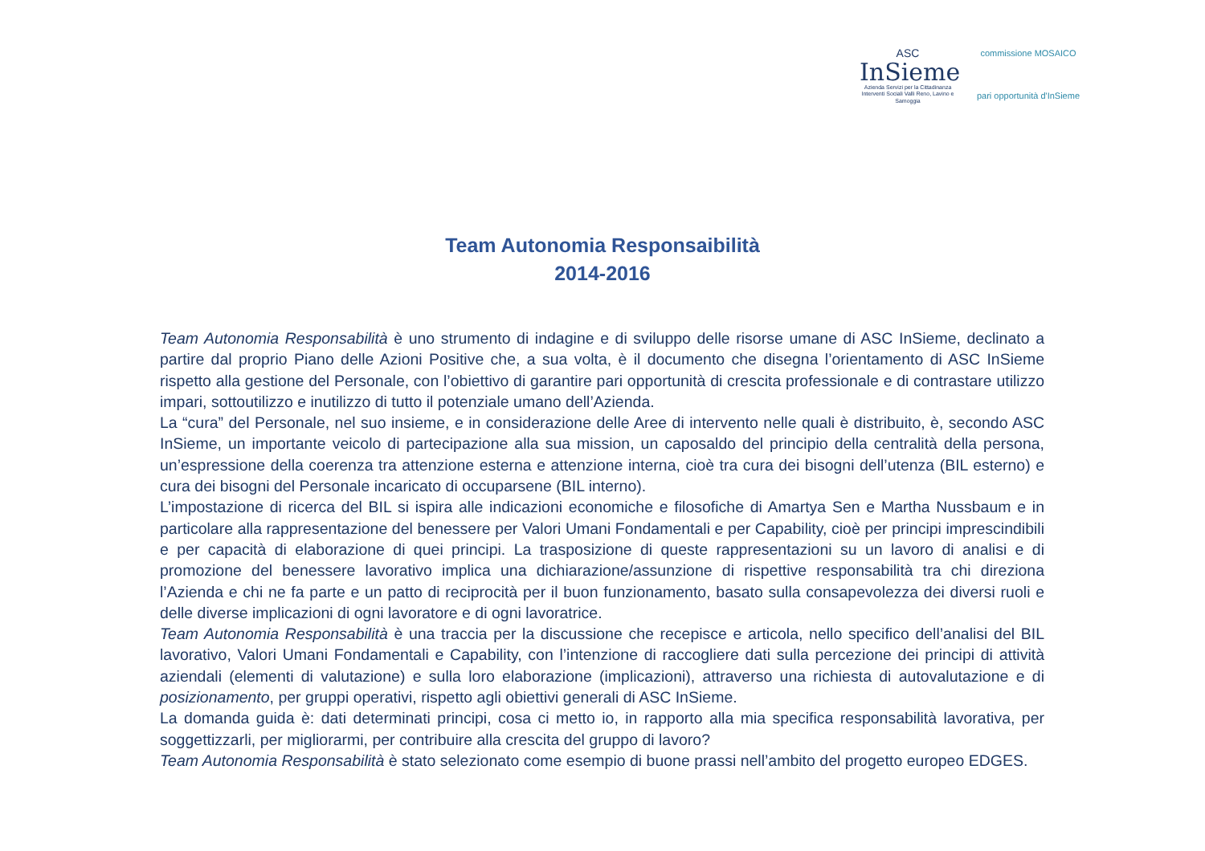ASC
InSieme
Azienda Servizi per la Cittadinanza
Interventi Sociali Valli Reno, Lavino e Samoggia
commissione MOSAICO
pari opportunità d'InSieme
Team Autonomia Responsaibilità
2014-2016
Team Autonomia Responsabilità è uno strumento di indagine e di sviluppo delle risorse umane di ASC InSieme, declinato a partire dal proprio Piano delle Azioni Positive che, a sua volta, è il documento che disegna l’orientamento di ASC InSieme rispetto alla gestione del Personale, con l’obiettivo di garantire pari opportunità di crescita professionale e di contrastare utilizzo impari, sottoutilizzo e inutilizzo di tutto il potenziale umano dell’Azienda.
La “cura” del Personale, nel suo insieme, e in considerazione delle Aree di intervento nelle quali è distribuito, è, secondo ASC InSieme, un importante veicolo di partecipazione alla sua mission, un caposaldo del principio della centralità della persona, un’espressione della coerenza tra attenzione esterna e attenzione interna, cioè tra cura dei bisogni dell’utenza (BIL esterno) e cura dei bisogni del Personale incaricato di occuparsene (BIL interno).
L’impostazione di ricerca del BIL si ispira alle indicazioni economiche e filosofiche di Amartya Sen e Martha Nussbaum e in particolare alla rappresentazione del benessere per Valori Umani Fondamentali e per Capability, cioè per principi imprescindibili e per capacità di elaborazione di quei principi. La trasposizione di queste rappresentazioni su un lavoro di analisi e di promozione del benessere lavorativo implica una dichiarazione/assunzione di rispettive responsabilità tra chi direziona l’Azienda e chi ne fa parte e un patto di reciprocità per il buon funzionamento, basato sulla consapevolezza dei diversi ruoli e delle diverse implicazioni di ogni lavoratore e di ogni lavoratrice.
Team Autonomia Responsabilità è una traccia per la discussione che recepisce e articola, nello specifico dell’analisi del BIL lavorativo, Valori Umani Fondamentali e Capability, con l’intenzione di raccogliere dati sulla percezione dei principi di attività aziendali (elementi di valutazione) e sulla loro elaborazione (implicazioni), attraverso una richiesta di autovalutazione e di posizionamento, per gruppi operativi, rispetto agli obiettivi generali di ASC InSieme.
La domanda guida è: dati determinati principi, cosa ci metto io, in rapporto alla mia specifica responsabilità lavorativa, per soggettizzarli, per migliorarmi, per contribuire alla crescita del gruppo di lavoro?
Team Autonomia Responsabilità è stato selezionato come esempio di buone prassi nell’ambito del progetto europeo EDGES.